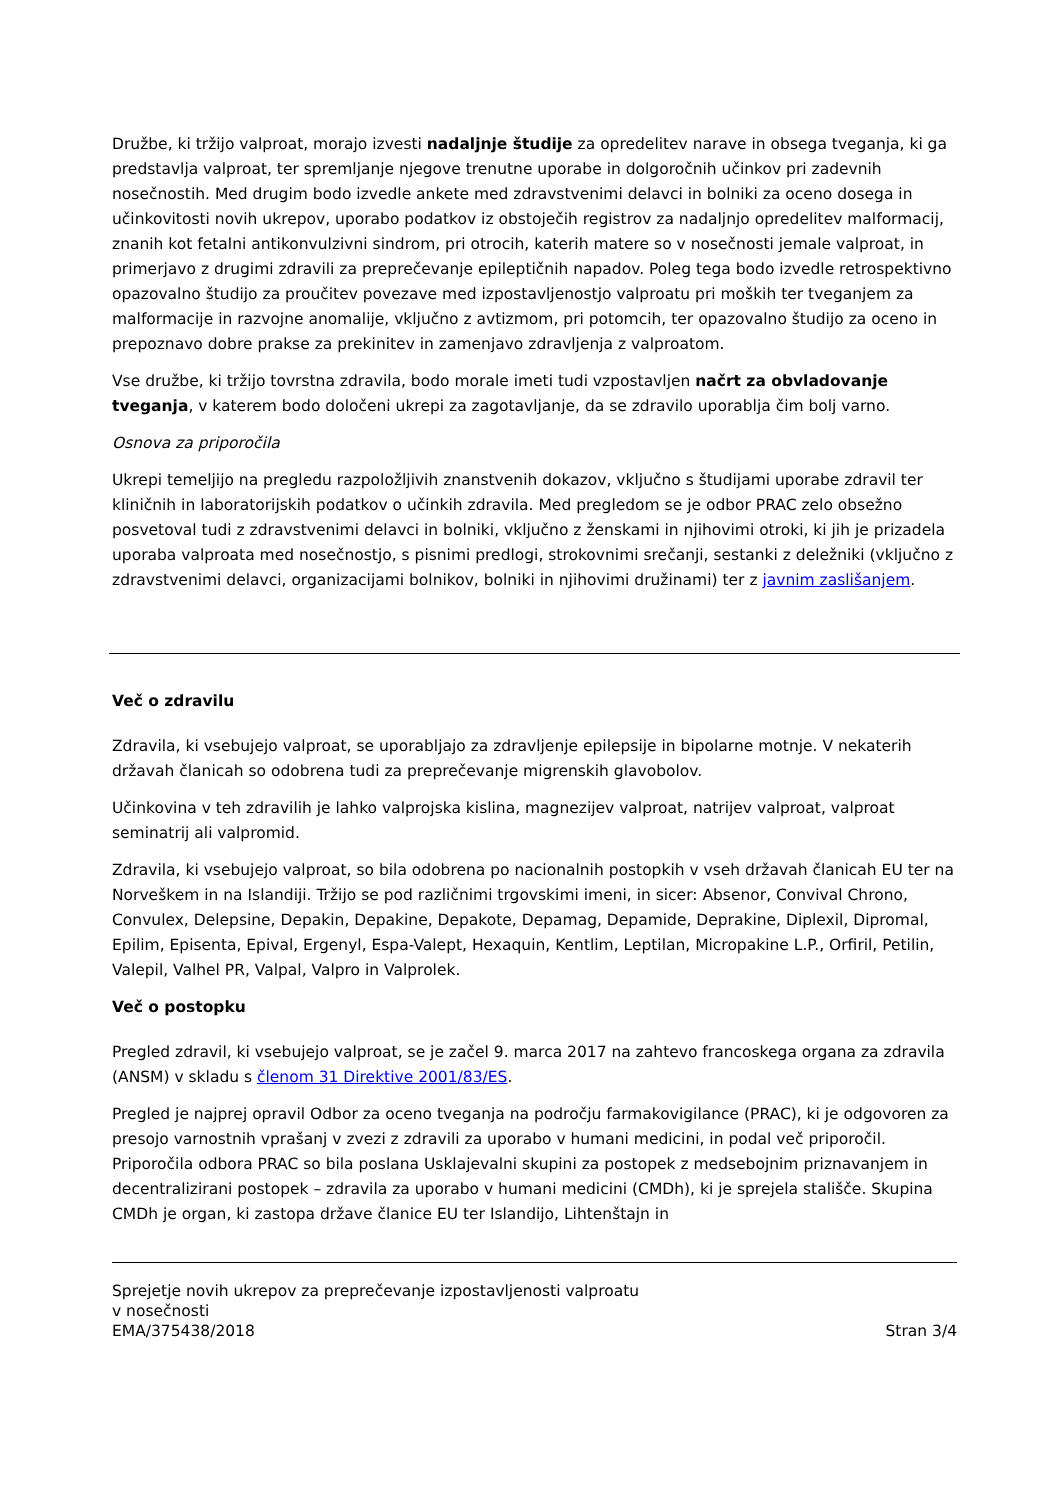Družbe, ki tržijo valproat, morajo izvesti nadaljnje študije za opredelitev narave in obsega tveganja, ki ga predstavlja valproat, ter spremljanje njegove trenutne uporabe in dolgoročnih učinkov pri zadevnih nosečnostih. Med drugim bodo izvedle ankete med zdravstvenimi delavci in bolniki za oceno dosega in učinkovitosti novih ukrepov, uporabo podatkov iz obstoječih registrov za nadaljnjo opredelitev malformacij, znanih kot fetalni antikonvulzivni sindrom, pri otrocih, katerih matere so v nosečnosti jemale valproat, in primerjavo z drugimi zdravili za preprečevanje epileptičnih napadov. Poleg tega bodo izvedle retrospektivno opazovalno študijo za proučitev povezave med izpostavljenostjo valproatu pri moških ter tveganjem za malformacije in razvojne anomalije, vključno z avtizmom, pri potomcih, ter opazovalno študijo za oceno in prepoznavo dobre prakse za prekinitev in zamenjavo zdravljenja z valproatom.
Vse družbe, ki tržijo tovrstna zdravila, bodo morale imeti tudi vzpostavljen načrt za obvladovanje tveganja, v katerem bodo določeni ukrepi za zagotavljanje, da se zdravilo uporablja čim bolj varno.
Osnova za priporočila
Ukrepi temeljijo na pregledu razpoložljivih znanstvenih dokazov, vključno s študijami uporabe zdravil ter kliničnih in laboratorijskih podatkov o učinkih zdravila. Med pregledom se je odbor PRAC zelo obsežno posvetoval tudi z zdravstvenimi delavci in bolniki, vključno z ženskami in njihovimi otroki, ki jih je prizadela uporaba valproata med nosečnostjo, s pisnimi predlogi, strokovnimi srečanji, sestanki z deležniki (vključno z zdravstvenimi delavci, organizacijami bolnikov, bolniki in njihovimi družinami) ter z javnim zaslišanjem.
Več o zdravilu
Zdravila, ki vsebujejo valproat, se uporabljajo za zdravljenje epilepsije in bipolarne motnje. V nekaterih državah članicah so odobrena tudi za preprečevanje migrenskih glavobolov.
Učinkovina v teh zdravilih je lahko valprojska kislina, magnezijev valproat, natrijev valproat, valproat seminatrij ali valpromid.
Zdravila, ki vsebujejo valproat, so bila odobrena po nacionalnih postopkih v vseh državah članicah EU ter na Norveškem in na Islandiji. Tržijo se pod različnimi trgovskimi imeni, in sicer: Absenor, Convival Chrono, Convulex, Delepsine, Depakin, Depakine, Depakote, Depamag, Depamide, Deprakine, Diplexil, Dipromal, Epilim, Episenta, Epival, Ergenyl, Espa-Valept, Hexaquin, Kentlim, Leptilan, Micropakine L.P., Orfiril, Petilin, Valepil, Valhel PR, Valpal, Valpro in Valprolek.
Več o postopku
Pregled zdravil, ki vsebujejo valproat, se je začel 9. marca 2017 na zahtevo francoskega organa za zdravila (ANSM) v skladu s členom 31 Direktive 2001/83/ES.
Pregled je najprej opravil Odbor za oceno tveganja na področju farmakovigilance (PRAC), ki je odgovoren za presojo varnostnih vprašanj v zvezi z zdravili za uporabo v humani medicini, in podal več priporočil. Priporočila odbora PRAC so bila poslana Usklajevalni skupini za postopek z medsebojnim priznavanjem in decentralizirani postopek – zdravila za uporabo v humani medicini (CMDh), ki je sprejela stališče. Skupina CMDh je organ, ki zastopa države članice EU ter Islandijo, Lihtenštajn in
Sprejetje novih ukrepov za preprečevanje izpostavljenosti valproatu
v nosečnosti
EMA/375438/2018 Stran 3/4